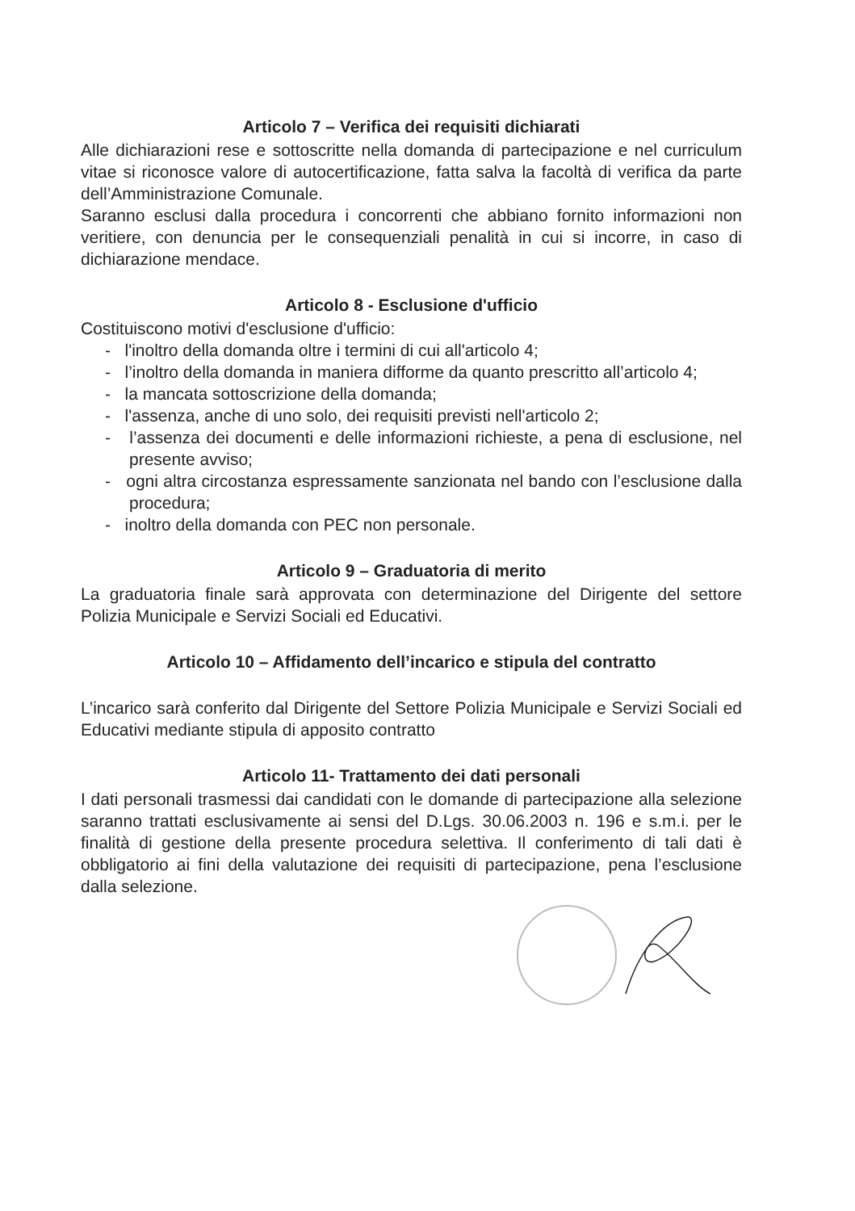Articolo 7 – Verifica dei requisiti dichiarati
Alle dichiarazioni rese e sottoscritte nella domanda di partecipazione e nel curriculum vitae si riconosce valore di autocertificazione, fatta salva la facoltà di verifica da parte dell’Amministrazione Comunale.
Saranno esclusi dalla procedura i concorrenti che abbiano fornito informazioni non veritiere, con denuncia per le consequenziali penalità in cui si incorre, in caso di dichiarazione mendace.
Articolo 8 - Esclusione d'ufficio
Costituiscono motivi d'esclusione d'ufficio:
- l'inoltro della domanda oltre i termini di cui all'articolo 4;
- l’inoltro della domanda in maniera difforme da quanto prescritto all’articolo 4;
- la mancata sottoscrizione della domanda;
- l'assenza, anche di uno solo, dei requisiti previsti nell'articolo 2;
- l’assenza dei documenti e delle informazioni richieste, a pena di esclusione, nel presente avviso;
- ogni altra circostanza espressamente sanzionata nel bando con l’esclusione dalla procedura;
- inoltro della domanda con PEC non personale.
Articolo 9 – Graduatoria di merito
La graduatoria finale sarà approvata con determinazione del Dirigente del settore Polizia Municipale e Servizi Sociali ed Educativi.
Articolo 10 – Affidamento dell’incarico e stipula del contratto
L’incarico sarà conferito dal Dirigente del Settore Polizia Municipale e Servizi Sociali ed Educativi mediante stipula di apposito contratto
Articolo 11- Trattamento dei dati personali
I dati personali trasmessi dai candidati con le domande di partecipazione alla selezione saranno trattati esclusivamente ai sensi del D.Lgs. 30.06.2003 n. 196 e s.m.i. per le finalità di gestione della presente procedura selettiva. Il conferimento di tali dati è obbligatorio ai fini della valutazione dei requisiti di partecipazione, pena l’esclusione dalla selezione.